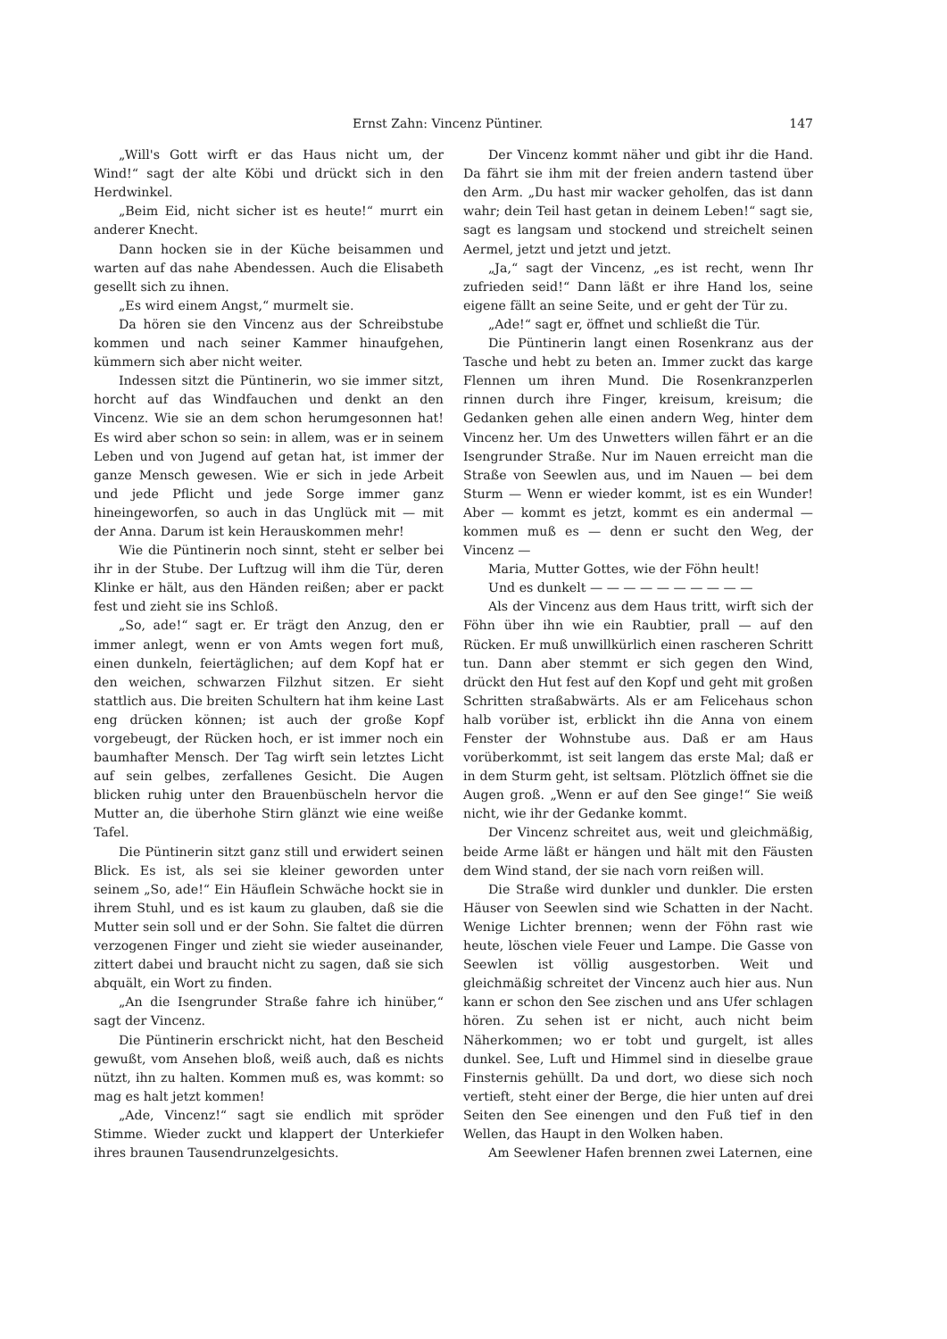Ernst Zahn: Vincenz Püntiner. 147
„Will's Gott wirft er das Haus nicht um, der Wind!“ sagt der alte Köbi und drückt sich in den Herdwinkel.
„Beim Eid, nicht sicher ist es heute!“ murrt ein anderer Knecht.
Dann hocken sie in der Küche beisammen und warten auf das nahe Abendessen. Auch die Elisabeth gesellt sich zu ihnen.
„Es wird einem Angst,“ murmelt sie.
Da hören sie den Vincenz aus der Schreibstube kommen und nach seiner Kammer hinaufgehen, kümmern sich aber nicht weiter.
Indessen sitzt die Püntinerin, wo sie immer sitzt, horcht auf das Windfauchen und denkt an den Vincenz. Wie sie an dem schon herumgesonnen hat! Es wird aber schon so sein: in allem, was er in seinem Leben und von Jugend auf getan hat, ist immer der ganze Mensch gewesen. Wie er sich in jede Arbeit und jede Pflicht und jede Sorge immer ganz hineingeworfen, so auch in das Unglück mit — mit der Anna. Darum ist kein Herauskommen mehr!
Wie die Püntinerin noch sinnt, steht er selber bei ihr in der Stube. Der Luftzug will ihm die Tür, deren Klinke er hält, aus den Händen reißen; aber er packt fest und zieht sie ins Schloß.
„So, ade!“ sagt er. Er trägt den Anzug, den er immer anlegt, wenn er von Amts wegen fort muß, einen dunkeln, feiertäglichen; auf dem Kopf hat er den weichen, schwarzen Filzhut sitzen. Er sieht stattlich aus. Die breiten Schultern hat ihm keine Last eng drücken können; ist auch der große Kopf vorgebeugt, der Rücken hoch, er ist immer noch ein baumhafter Mensch. Der Tag wirft sein letztes Licht auf sein gelbes, zerfallenes Gesicht. Die Augen blicken ruhig unter den Brauenbüscheln hervor die Mutter an, die überhohe Stirn glänzt wie eine weiße Tafel.
Die Püntinerin sitzt ganz still und erwidert seinen Blick. Es ist, als sei sie kleiner geworden unter seinem „So, ade!“ Ein Häuflein Schwäche hockt sie in ihrem Stuhl, und es ist kaum zu glauben, daß sie die Mutter sein soll und er der Sohn. Sie faltet die dürren verzogenen Finger und zieht sie wieder auseinander, zittert dabei und braucht nicht zu sagen, daß sie sich abquält, ein Wort zu finden.
„An die Isengrunder Straße fahre ich hinüber,“ sagt der Vincenz.
Die Püntinerin erschrickt nicht, hat den Bescheid gewußt, vom Ansehen bloß, weiß auch, daß es nichts nützt, ihn zu halten. Kommen muß es, was kommt: so mag es halt jetzt kommen!
„Ade, Vincenz!“ sagt sie endlich mit spröder Stimme. Wieder zuckt und klappert der Unterkiefer ihres braunen Tausendrunzelgesichts.
Der Vincenz kommt näher und gibt ihr die Hand. Da fährt sie ihm mit der freien andern tastend über den Arm. „Du hast mir wacker geholfen, das ist dann wahr; dein Teil hast getan in deinem Leben!“ sagt sie, sagt es langsam und stockend und streichelt seinen Aermel, jetzt und jetzt und jetzt.
„Ja,“ sagt der Vincenz, „es ist recht, wenn Ihr zufrieden seid!“ Dann läßt er ihre Hand los, seine eigene fällt an seine Seite, und er geht der Tür zu.
„Ade!“ sagt er, öffnet und schließt die Tür.
Die Püntinerin langt einen Rosenkranz aus der Tasche und hebt zu beten an. Immer zuckt das karge Flennen um ihren Mund. Die Rosenkranzperlen rinnen durch ihre Finger, kreisum, kreisum; die Gedanken gehen alle einen andern Weg, hinter dem Vincenz her. Um des Unwetters willen fährt er an die Isengrunder Straße. Nur im Nauen erreicht man die Straße von Seewlen aus, und im Nauen — bei dem Sturm — Wenn er wieder kommt, ist es ein Wunder! Aber — kommt es jetzt, kommt es ein andermal — kommen muß es — denn er sucht den Weg, der Vincenz —
Maria, Mutter Gottes, wie der Föhn heult!
Und es dunkelt — — — — — — — — — —
Als der Vincenz aus dem Haus tritt, wirft sich der Föhn über ihn wie ein Raubtier, prall — auf den Rücken. Er muß unwillkürlich einen rascheren Schritt tun. Dann aber stemmt er sich gegen den Wind, drückt den Hut fest auf den Kopf und geht mit großen Schritten straßabwärts. Als er am Felicehaus schon halb vorüber ist, erblickt ihn die Anna von einem Fenster der Wohnstube aus. Daß er am Haus vorüberkommt, ist seit langem das erste Mal; daß er in dem Sturm geht, ist seltsam. Plötzlich öffnet sie die Augen groß. „Wenn er auf den See ginge!“ Sie weiß nicht, wie ihr der Gedanke kommt.
Der Vincenz schreitet aus, weit und gleichmäßig, beide Arme läßt er hängen und hält mit den Fäusten dem Wind stand, der sie nach vorn reißen will.
Die Straße wird dunkler und dunkler. Die ersten Häuser von Seewlen sind wie Schatten in der Nacht. Wenige Lichter brennen; wenn der Föhn rast wie heute, löschen viele Feuer und Lampe. Die Gasse von Seewlen ist völlig ausgestorben. Weit und gleichmäßig schreitet der Vincenz auch hier aus. Nun kann er schon den See zischen und ans Ufer schlagen hören. Zu sehen ist er nicht, auch nicht beim Näherkommen; wo er tobt und gurgelt, ist alles dunkel. See, Luft und Himmel sind in dieselbe graue Finsternis gehüllt. Da und dort, wo diese sich noch vertieft, steht einer der Berge, die hier unten auf drei Seiten den See einengen und den Fuß tief in den Wellen, das Haupt in den Wolken haben.
Am Seewlener Hafen brennen zwei Laternen, eine